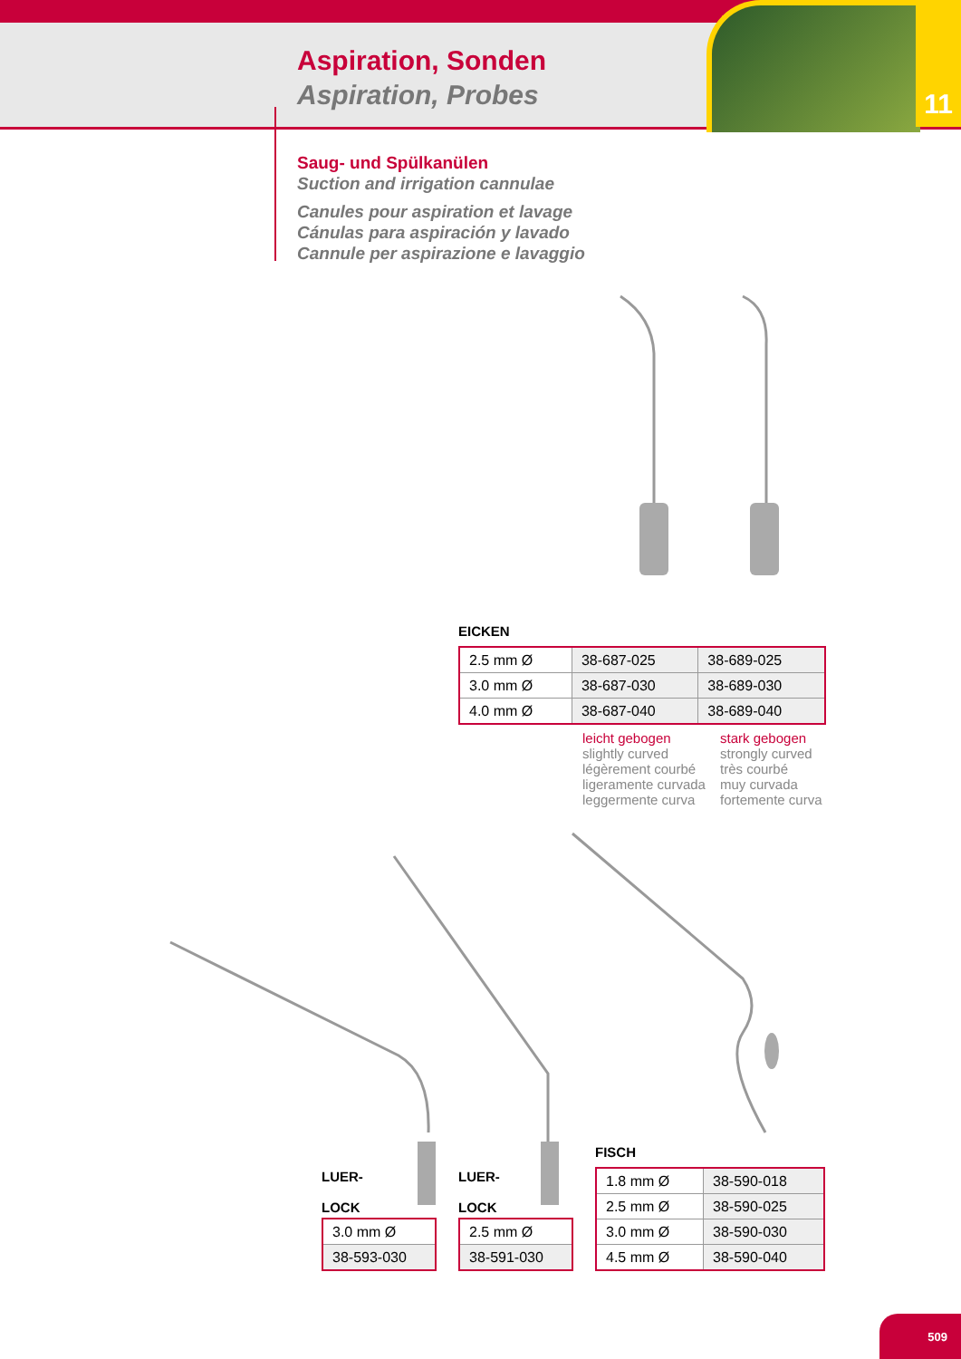11
Aspiration, Sonden
Aspiration, Probes
Saug- und Spülkanülen
Suction and irrigation cannulae
Canules pour aspiration et lavage
Cánulas para aspiración y lavado
Cannule per aspirazione e lavaggio
EICKEN
| 2.5 mm Ø | 38-687-025 | 38-689-025 |
| 3.0 mm Ø | 38-687-030 | 38-689-030 |
| 4.0 mm Ø | 38-687-040 | 38-689-040 |
leicht gebogen
slightly curved
légèrement courbé
ligeramente curvada
leggermente curva
stark gebogen
strongly curved
très courbé
muy curvada
fortemente curva
LUER-
LOCK
| 3.0 mm Ø |
| 38-593-030 |
LUER-
LOCK
| 2.5 mm Ø |
| 38-591-030 |
FISCH
| 1.8 mm Ø | 38-590-018 |
| 2.5 mm Ø | 38-590-025 |
| 3.0 mm Ø | 38-590-030 |
| 4.5 mm Ø | 38-590-040 |
509